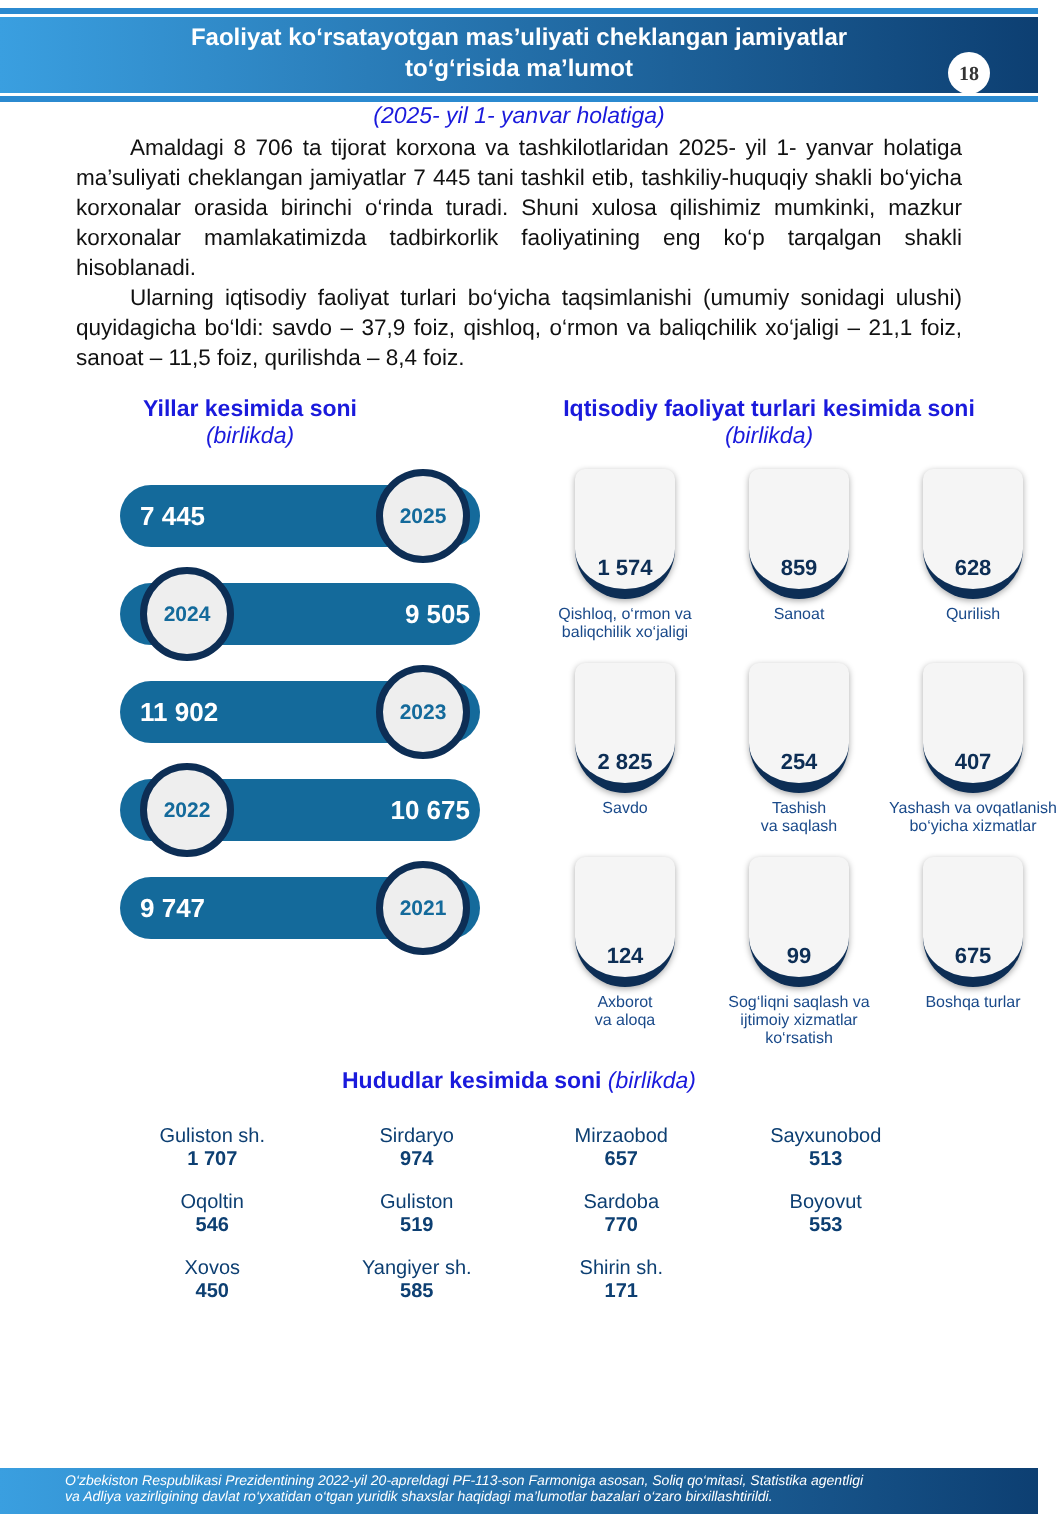Faoliyat ko‘rsatayotgan mas’uliyati cheklangan jamiyatlar
to‘g‘risida ma’lumot
18
(2025- yil 1- yanvar holatiga)
Amaldagi 8 706 ta tijorat korxona va tashkilotlaridan 2025- yil 1- yanvar holatiga ma’suliyati cheklangan jamiyatlar 7 445 tani tashkil etib, tashkiliy-huquqiy shakli bo‘yicha korxonalar orasida birinchi o‘rinda turadi. Shuni xulosa qilishimiz mumkinki, mazkur korxonalar mamlakatimizda tadbirkorlik faoliyatining eng ko‘p tarqalgan shakli hisoblanadi.
Ularning iqtisodiy faoliyat turlari bo‘yicha taqsimlanishi (umumiy sonidagi ulushi) quyidagicha bo‘ldi: savdo – 37,9 foiz, qishloq, o‘rmon va baliqchilik xo‘jaligi – 21,1 foiz, sanoat – 11,5 foiz, qurilishda – 8,4 foiz.
Yillar kesimida soni
(birlikda)
7 445 2025
2024 9 505
11 902 2023
2022 10 675
9 747 2021
Iqtisodiy faoliyat turlari kesimida soni
(birlikda)
1 574
Qishloq, o‘rmon va baliqchilik xo‘jaligi
859
Sanoat
628
Qurilish
2 825
Savdo
254
Tashish
va saqlash
407
Yashash va ovqatlanish bo‘yicha xizmatlar
124
Axborot
va aloqa
99
Sog‘liqni saqlash va ijtimoiy xizmatlar ko‘rsatish
675
Boshqa turlar
Hududlar kesimida soni (birlikda)
Guliston sh.
1 707
Sirdaryo
974
Mirzaobod
657
Sayxunobod
513
Oqoltin
546
Guliston
519
Sardoba
770
Boyovut
553
Xovos
450
Yangiyer sh.
585
Shirin sh.
171
O‘zbekiston Respublikasi Prezidentining 2022-yil 20-apreldagi PF-113-son Farmoniga asosan, Soliq qo‘mitasi, Statistika agentligi
va Adliya vazirligining davlat ro‘yxatidan o‘tgan yuridik shaxslar haqidagi ma’lumotlar bazalari o‘zaro birxillashtirildi.